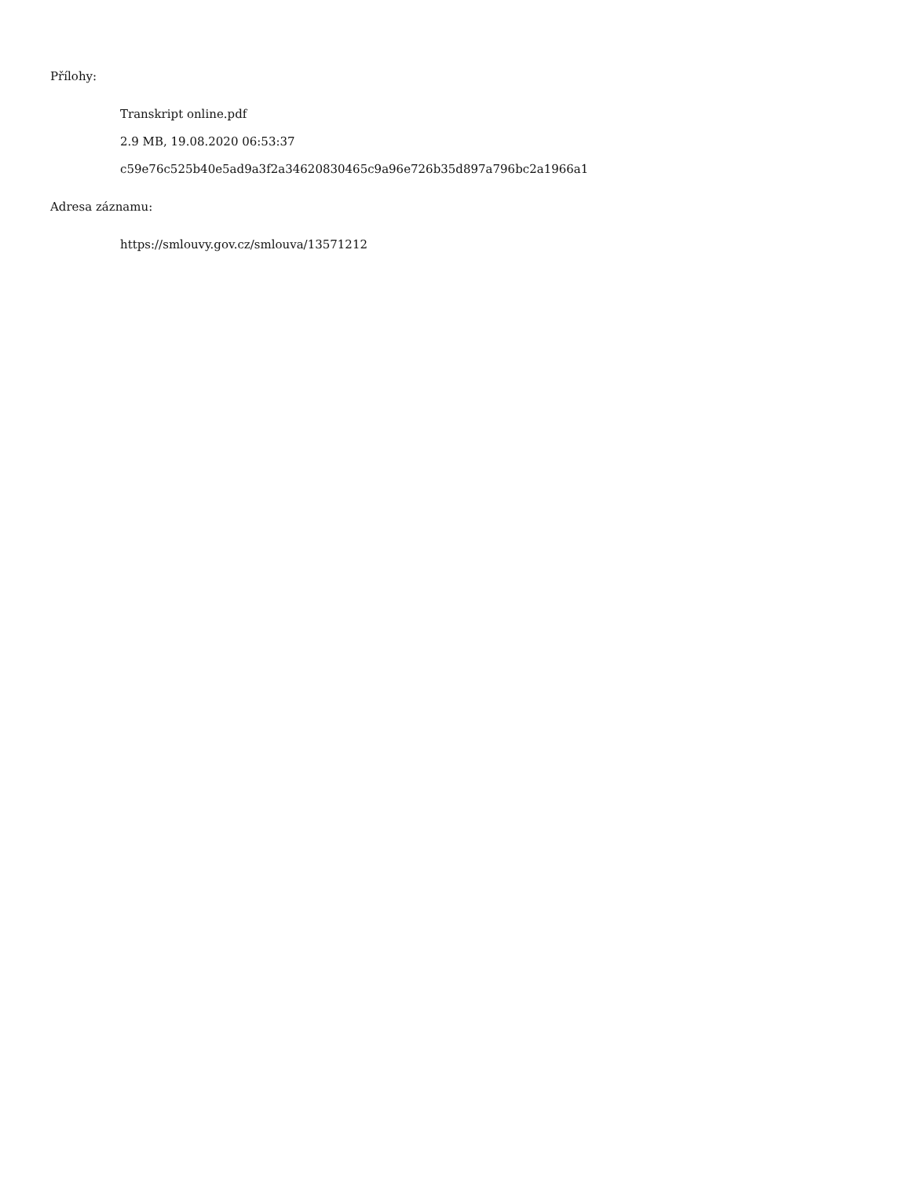Přílohy:
Transkript online.pdf
2.9 MB, 19.08.2020 06:53:37
c59e76c525b40e5ad9a3f2a34620830465c9a96e726b35d897a796bc2a1966a1
Adresa záznamu:
https://smlouvy.gov.cz/smlouva/13571212